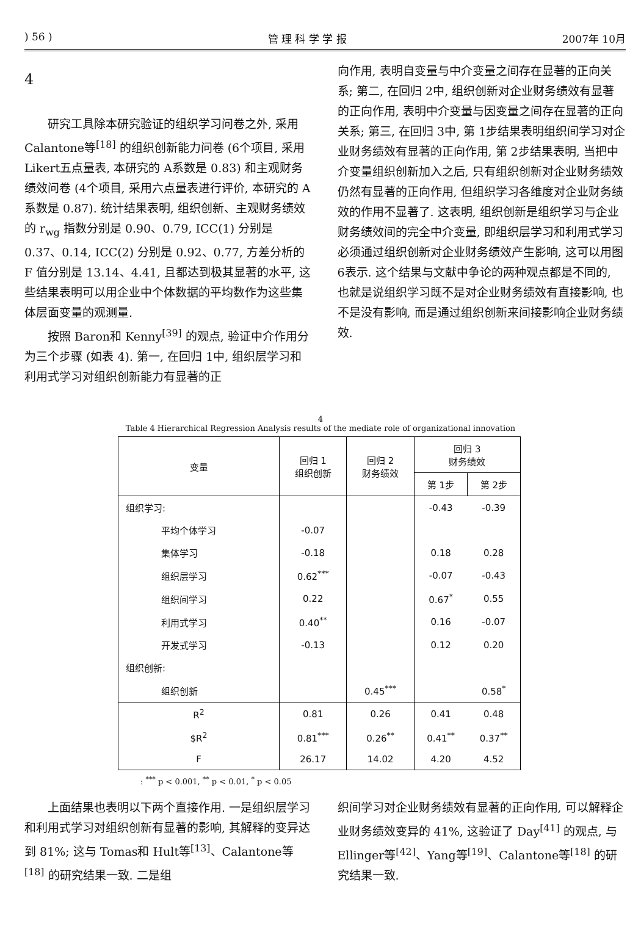) 56 ) 管 理 科 学 学 报 2007年 10月
4
研究工具除本研究验证的组织学习问卷之外, 采用 Calantone等<sup>[18]</sup> 的组织创新能力问卷 (6个项目, 采用 Likert五点量表, 本研究的 A系数是 0.83) 和主观财务绩效问卷 (4个项目, 采用六点量表进行评价, 本研究的 A系数是 0.87). 统计结果表明, 组织创新、主观财务绩效的 r<sub>wg</sub> 指数分别是 0.90、0.79, ICC(1) 分别是 0.37、0.14, ICC(2) 分别是 0.92、0.77, 方差分析的 F 值分别是 13.14、4.41, 且都达到极其显著的水平, 这些结果表明可以用企业中个体数据的平均数作为这些集体层面变量的观测量.
按照 Baron和 Kenny<sup>[39]</sup> 的观点, 验证中介作用分为三个步骤 (如表 4). 第一, 在回归 1中, 组织层学习和利用式学习对组织创新能力有显著的正
向作用, 表明自变量与中介变量之间存在显著的正向关系; 第二, 在回归 2中, 组织创新对企业财务绩效有显著的正向作用, 表明中介变量与因变量之间存在显著的正向关系; 第三, 在回归 3中, 第 1步结果表明组织间学习对企业财务绩效有显著的正向作用, 第 2步结果表明, 当把中介变量组织创新加入之后, 只有组织创新对企业财务绩效仍然有显著的正向作用, 但组织学习各维度对企业财务绩效的作用不显著了. 这表明, 组织创新是组织学习与企业财务绩效间的完全中介变量, 即组织层学习和利用式学习必须通过组织创新对企业财务绩效产生影响, 这可以用图 6表示. 这个结果与文献中争论的两种观点都是不同的, 也就是说组织学习既不是对企业财务绩效有直接影响, 也不是没有影响, 而是通过组织创新来间接影响企业财务绩效.
4
Table 4 Hierarchical Regression Analysis results of the mediate role of organizational innovation
| 变量 | 回归 1 组织创新 | 回归 2 财务绩效 | 回归 3 财务绩效 | |
| --- | --- | --- | --- | --- |
| | | | 第 1步 | 第 2步 |
| 组织学习: | | | -0.43 | -0.39 |
| 平均个体学习 | -0.07 | | | |
| 集体学习 | -0.18 | | 0.18 | 0.28 |
| 组织层学习 | 0.62<sup>***</sup> | | -0.07 | -0.43 |
| 组织间学习 | 0.22 | | 0.67<sup>*</sup> | 0.55 |
| 利用式学习 | 0.40<sup>**</sup> | | 0.16 | -0.07 |
| 开发式学习 | -0.13 | | 0.12 | 0.20 |
| 组织创新: | | | | |
| 组织创新 | | 0.45<sup>***</sup> | | 0.58<sup>*</sup> |
| R<sup>2</sup> | 0.81 | 0.26 | 0.41 | 0.48 |
| $R<sup>2</sup> | 0.81<sup>***</sup> | 0.26<sup>**</sup> | 0.41<sup>**</sup> | 0.37<sup>**</sup> |
| F | 26.17 | 14.02 | 4.20 | 4.52 |
: <sup>***</sup> p < 0.001, <sup>**</sup> p < 0.01, <sup>*</sup> p < 0.05
上面结果也表明以下两个直接作用. 一是组织层学习和利用式学习对组织创新有显著的影响, 其解释的变异达到 81%; 这与 Tomas和 Hult等<sup>[13]</sup>、Calantone等<sup>[18]</sup> 的研究结果一致. 二是组
织间学习对企业财务绩效有显著的正向作用, 可以解释企业财务绩效变异的 41%, 这验证了 Day<sup>[41]</sup> 的观点, 与 Ellinger等<sup>[42]</sup>、Yang等<sup>[19]</sup>、Calantone等<sup>[18]</sup> 的研究结果一致.